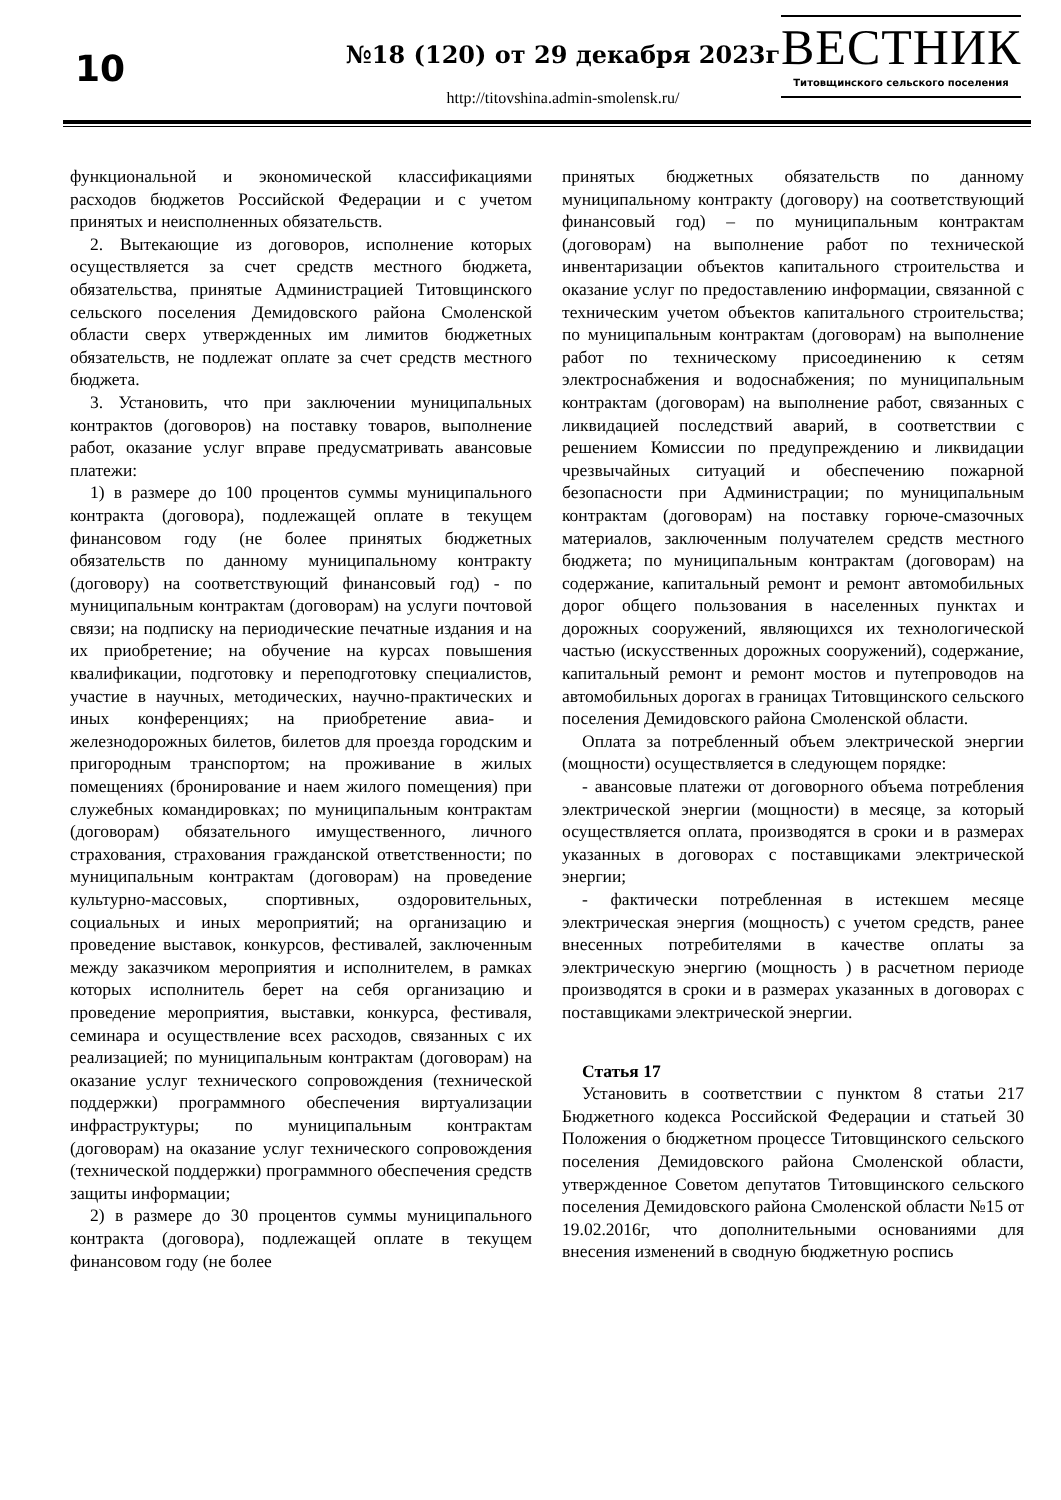10
№18 (120) от 29 декабря 2023г
http://titovshina.admin-smolensk.ru/
ВЕСТНИК
Титовщинского сельского поселения
функциональной и экономической классификациями расходов бюджетов Российской Федерации и с учетом принятых и неисполненных обязательств.
2. Вытекающие из договоров, исполнение которых осуществляется за счет средств местного бюджета, обязательства, принятые Администрацией Титовщинского сельского поселения Демидовского района Смоленской области сверх утвержденных им лимитов бюджетных обязательств, не подлежат оплате за счет средств местного бюджета.
3. Установить, что при заключении муниципальных контрактов (договоров) на поставку товаров, выполнение работ, оказание услуг вправе предусматривать авансовые платежи:
1) в размере до 100 процентов суммы муниципального контракта (договора), подлежащей оплате в текущем финансовом году (не более принятых бюджетных обязательств по данному муниципальному контракту (договору) на соответствующий финансовый год) - по муниципальным контрактам (договорам) на услуги почтовой связи; на подписку на периодические печатные издания и на их приобретение; на обучение на курсах повышения квалификации, подготовку и переподготовку специалистов, участие в научных, методических, научно-практических и иных конференциях; на приобретение авиа- и железнодорожных билетов, билетов для проезда городским и пригородным транспортом; на проживание в жилых помещениях (бронирование и наем жилого помещения) при служебных командировках; по муниципальным контрактам (договорам) обязательного имущественного, личного страхования, страхования гражданской ответственности; по муниципальным контрактам (договорам) на проведение культурно-массовых, спортивных, оздоровительных, социальных и иных мероприятий; на организацию и проведение выставок, конкурсов, фестивалей, заключенным между заказчиком мероприятия и исполнителем, в рамках которых исполнитель берет на себя организацию и проведение мероприятия, выставки, конкурса, фестиваля, семинара и осуществление всех расходов, связанных с их реализацией; по муниципальным контрактам (договорам) на оказание услуг технического сопровождения (технической поддержки) программного обеспечения виртуализации инфраструктуры; по муниципальным контрактам (договорам) на оказание услуг технического сопровождения (технической поддержки) программного обеспечения средств защиты информации;
2) в размере до 30 процентов суммы муниципального контракта (договора), подлежащей оплате в текущем финансовом году (не более
принятых бюджетных обязательств по данному муниципальному контракту (договору) на соответствующий финансовый год) – по муниципальным контрактам (договорам) на выполнение работ по технической инвентаризации объектов капитального строительства и оказание услуг по предоставлению информации, связанной с техническим учетом объектов капитального строительства; по муниципальным контрактам (договорам) на выполнение работ по техническому присоединению к сетям электроснабжения и водоснабжения; по муниципальным контрактам (договорам) на выполнение работ, связанных с ликвидацией последствий аварий, в соответствии с решением Комиссии по предупреждению и ликвидации чрезвычайных ситуаций и обеспечению пожарной безопасности при Администрации; по муниципальным контрактам (договорам) на поставку горюче-смазочных материалов, заключенным получателем средств местного бюджета; по муниципальным контрактам (договорам) на содержание, капитальный ремонт и ремонт автомобильных дорог общего пользования в населенных пунктах и дорожных сооружений, являющихся их технологической частью (искусственных дорожных сооружений), содержание, капитальный ремонт и ремонт мостов и путепроводов на автомобильных дорогах в границах Титовщинского сельского поселения Демидовского района Смоленской области.
Оплата за потребленный объем электрической энергии (мощности) осуществляется в следующем порядке:
- авансовые платежи от договорного объема потребления электрической энергии (мощности) в месяце, за который осуществляется оплата, производятся в сроки и в размерах указанных в договорах с поставщиками электрической энергии;
- фактически потребленная в истекшем месяце электрическая энергия (мощность) с учетом средств, ранее внесенных потребителями в качестве оплаты за электрическую энергию (мощность ) в расчетном периоде производятся в сроки и в размерах указанных в договорах с поставщиками электрической энергии.
Статья 17
Установить в соответствии с пунктом 8 статьи 217 Бюджетного кодекса Российской Федерации и статьей 30 Положения о бюджетном процессе Титовщинского сельского поселения Демидовского района Смоленской области, утвержденное Советом депутатов Титовщинского сельского поселения Демидовского района Смоленской области №15 от 19.02.2016г, что дополнительными основаниями для внесения изменений в сводную бюджетную роспись